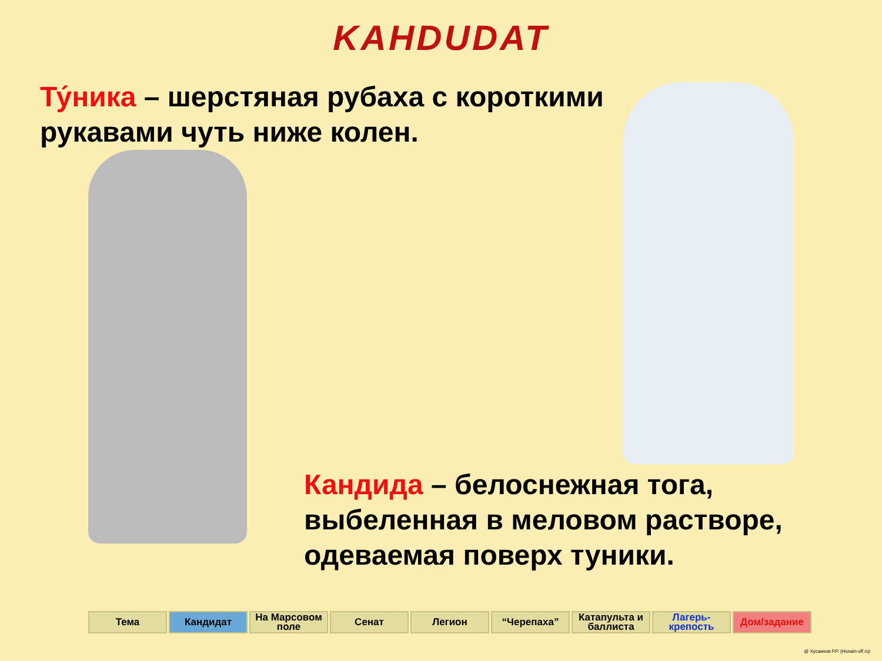KAHDUDAT
Ту́ника – шерстяная рубаха с короткими рукавами чуть ниже колен.
Кандида – белоснежная тога, выбеленная в меловом растворе, одеваемая поверх туники.
Тема Кандидат На Марсовом поле
Сенат Легион “Черепаха” Катапульта и баллиста
Лагерь-крепость
Дом/задание
@ Хусаинов Р.Р. (Husain-off.ru)